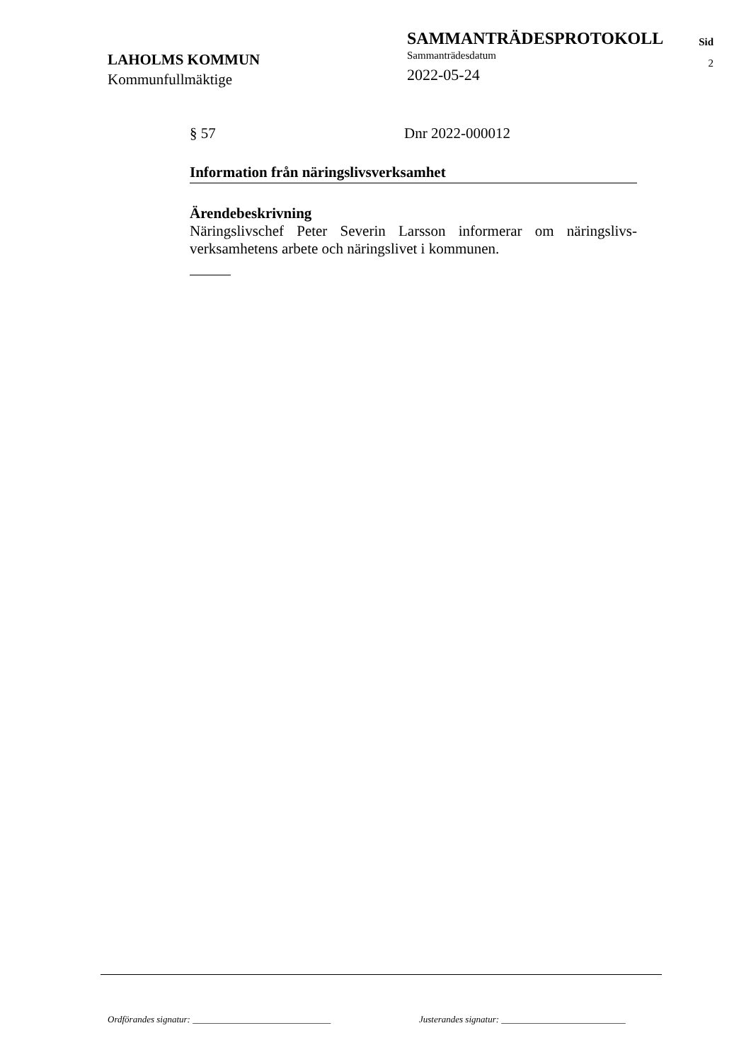LAHOLMS KOMMUN
Kommunfullmäktige
SAMMANTRÄDESPROTOKOLL
Sammanträdesdatum
2022-05-24
Sid
2
§ 57 Dnr 2022-000012
Information från näringslivsverksamhet
Ärendebeskrivning
Näringslivschef Peter Severin Larsson informerar om näringslivs-verksamhetens arbete och näringslivet i kommunen.
Ordförandes signatur: ______________________________
Justerandes signatur: ___________________________